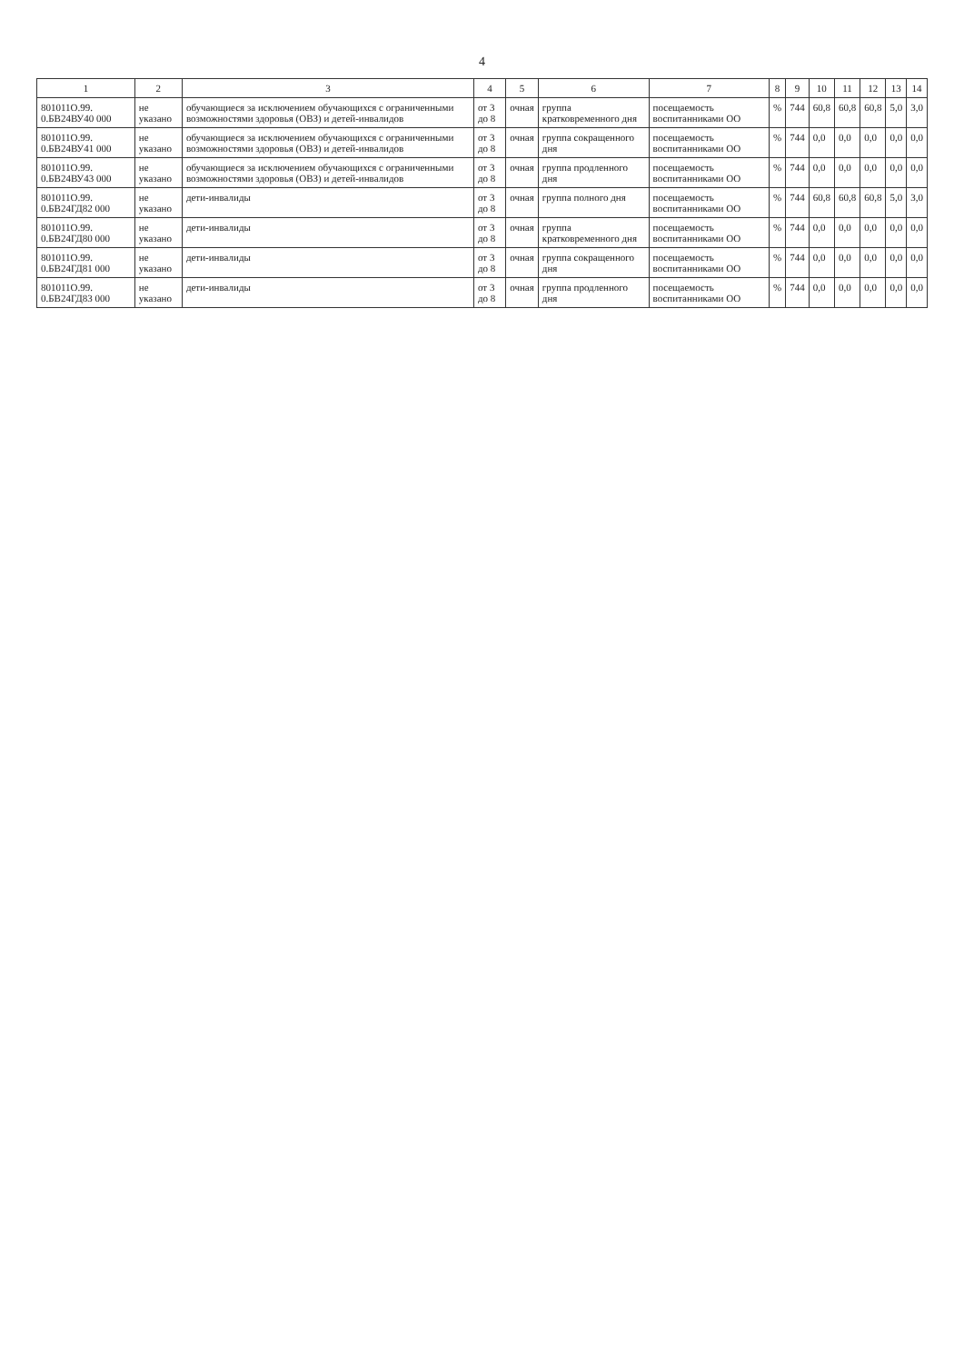4
| 1 | 2 | 3 | 4 | 5 | 6 | 7 | 8 | 9 | 10 | 11 | 12 | 13 | 14 |
| --- | --- | --- | --- | --- | --- | --- | --- | --- | --- | --- | --- | --- | --- |
| 801011О.99. 0.БВ24ВУ40 000 | не указано | обучающиеся за исключением обучающихся с ограниченными возможностями здоровья (ОВЗ) и детей-инвалидов | от 3 до 8 | очная | группа кратковременного дня | посещаемость воспитанниками ОО | % | 744 | 60,8 | 60,8 | 60,8 | 5,0 | 3,0 |
| 801011О.99. 0.БВ24ВУ41 000 | не указано | обучающиеся за исключением обучающихся с ограниченными возможностями здоровья (ОВЗ) и детей-инвалидов | от 3 до 8 | очная | группа сокращенного дня | посещаемость воспитанниками ОО | % | 744 | 0,0 | 0,0 | 0,0 | 0,0 | 0,0 |
| 801011О.99. 0.БВ24ВУ43 000 | не указано | обучающиеся за исключением обучающихся с ограниченными возможностями здоровья (ОВЗ) и детей-инвалидов | от 3 до 8 | очная | группа продленного дня | посещаемость воспитанниками ОО | % | 744 | 0,0 | 0,0 | 0,0 | 0,0 | 0,0 |
| 801011О.99. 0.БВ24ГД82 000 | не указано | дети-инвалиды | от 3 до 8 | очная | группа полного дня | посещаемость воспитанниками ОО | % | 744 | 60,8 | 60,8 | 60,8 | 5,0 | 3,0 |
| 801011О.99. 0.БВ24ГД80 000 | не указано | дети-инвалиды | от 3 до 8 | очная | группа кратковременного дня | посещаемость воспитанниками ОО | % | 744 | 0,0 | 0,0 | 0,0 | 0,0 | 0,0 |
| 801011О.99. 0.БВ24ГД81 000 | не указано | дети-инвалиды | от 3 до 8 | очная | группа сокращенного дня | посещаемость воспитанниками ОО | % | 744 | 0,0 | 0,0 | 0,0 | 0,0 | 0,0 |
| 801011О.99. 0.БВ24ГД83 000 | не указано | дети-инвалиды | от 3 до 8 | очная | группа продленного дня | посещаемость воспитанниками ОО | % | 744 | 0,0 | 0,0 | 0,0 | 0,0 | 0,0 |